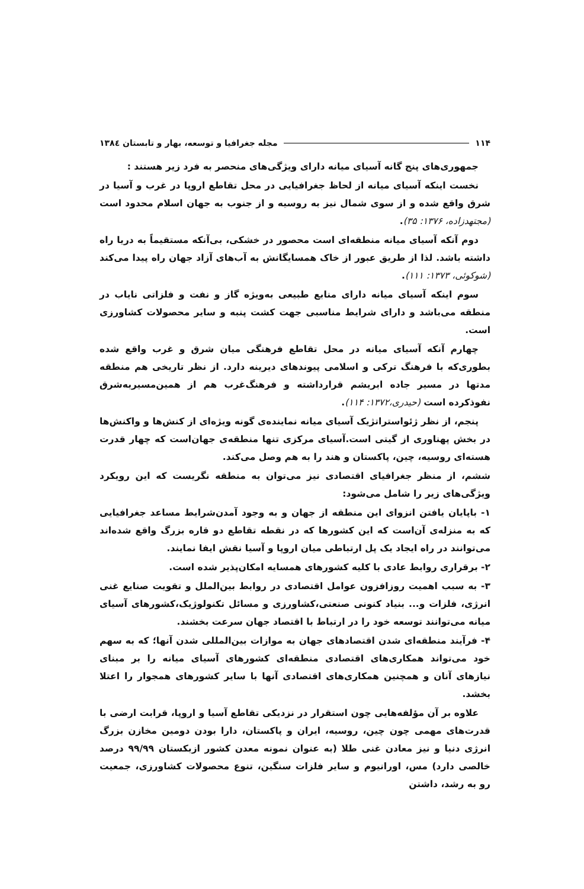۱۱۴ مجله جغرافیا و توسعه، بهار و تابستان ۱۳۸٤
جمهوری‌های پنج گانه آسیای میانه دارای ویژگی‌های منحصر به فرد زیر هستند :
نخست اینکه آسیای میانه از لحاظ جغرافیایی در محل تقاطع اروپا در غرب و آسیا در شرق واقع شده و از سوی شمال نیز به روسیه و از جنوب به جهان اسلام محدود است (مجتهدزاده، ۱۳۷۶: ۳۵).
دوم آنکه آسیای میانه منطقه‌ای است محصور در خشکی، بی‌آنکه مستقیماً به دریا راه داشته باشد. لذا از طریق عبور از خاک همسایگانش به آب‌های آزاد جهان راه پیدا می‌کند (شوکوئی، ۱۳۷۳: ۱۱۱).
سوم اینکه آسیای میانه دارای منابع طبیعی به‌ویژه گاز و نفت و فلزاتی نایاب در منطقه می‌باشد و دارای شرایط مناسبی جهت کشت پنبه و سایر محصولات کشاورزی است.
چهارم آنکه آسیای میانه در محل تقاطع فرهنگی میان شرق و غرب واقع شده بطوری‌که با فرهنگ ترکی و اسلامی پیوندهای دیرینه دارد. از نظر تاریخی هم منطقه مدتها در مسیر جاده ابریشم قرارداشته و فرهنگ‌غرب هم از همین‌مسیربه‌شرق نفوذکرده است (حیدری،۱۳۷۲: ۱۱۴).
پنجم، از نظر ژئواستراتژیک آسیای میانه نماینده‌ی گونه ویژه‌ای از کنش‌ها و واکنش‌ها در بخش پهناوری از گیتی است.آسیای مرکزی تنها منطقه‌ی جهان‌است که چهار قدرت هسته‌ای روسیه، چین، پاکستان و هند را به هم وصل می‌کند.
ششم، از منظر جغرافیای اقتصادی نیز می‌توان به منطقه نگریست که این رویکرد ویژگی‌های زیر را شامل می‌شود:
۱- باپایان یافتن انزوای این منطقه از جهان و به وجود آمدن‌شرایط مساعد جغرافیایی که به منزله‌ی آن‌است که این کشورها که در نقطه تقاطع دو قاره بزرگ واقع شده‌اند می‌توانند در راه ایجاد یک پل ارتباطی میان اروپا و آسیا نقش ایفا نمایند.
۲- برقراری روابط عادی با کلیه کشورهای همسایه امکان‌پذیر شده است.
۳- به سبب اهمیت روزافزون عوامل اقتصادی در روابط بین‌الملل و تقویت صنایع غنی انرژی، فلزات و... بنیاد کنونی صنعتی،کشاورزی و مسائل تکنولوژیک،کشورهای آسیای میانه می‌توانند توسعه خود را در ارتباط با اقتصاد جهان سرعت بخشند.
۴- فرآیند منطقه‌ای شدن اقتصادهای جهان به موازات بین‌المللی شدن آنها؛ که به سهم خود می‌تواند همکاری‌های اقتصادی منطقه‌ای کشورهای آسیای میانه را بر مبنای نیازهای آنان و همچنین همکاری‌های اقتصادی آنها با سایر کشورهای همجوار را اعتلا بخشد.
علاوه بر آن مؤلفه‌هایی چون استقرار در نزدیکی تقاطع آسیا و اروپا، قرابت ارضی با قدرت‌های مهمی چون چین، روسیه، ایران و پاکستان، دارا بودن دومین مخازن بزرگ انرژی دنیا و نیز معادن غنی طلا (به عنوان نمونه معدن کشور ازبکستان ۹۹/۹۹ درصد خالصی دارد) مس، اورانیوم و سایر فلزات سنگین، تنوع محصولات کشاورزی، جمعیت رو به رشد، داشتن